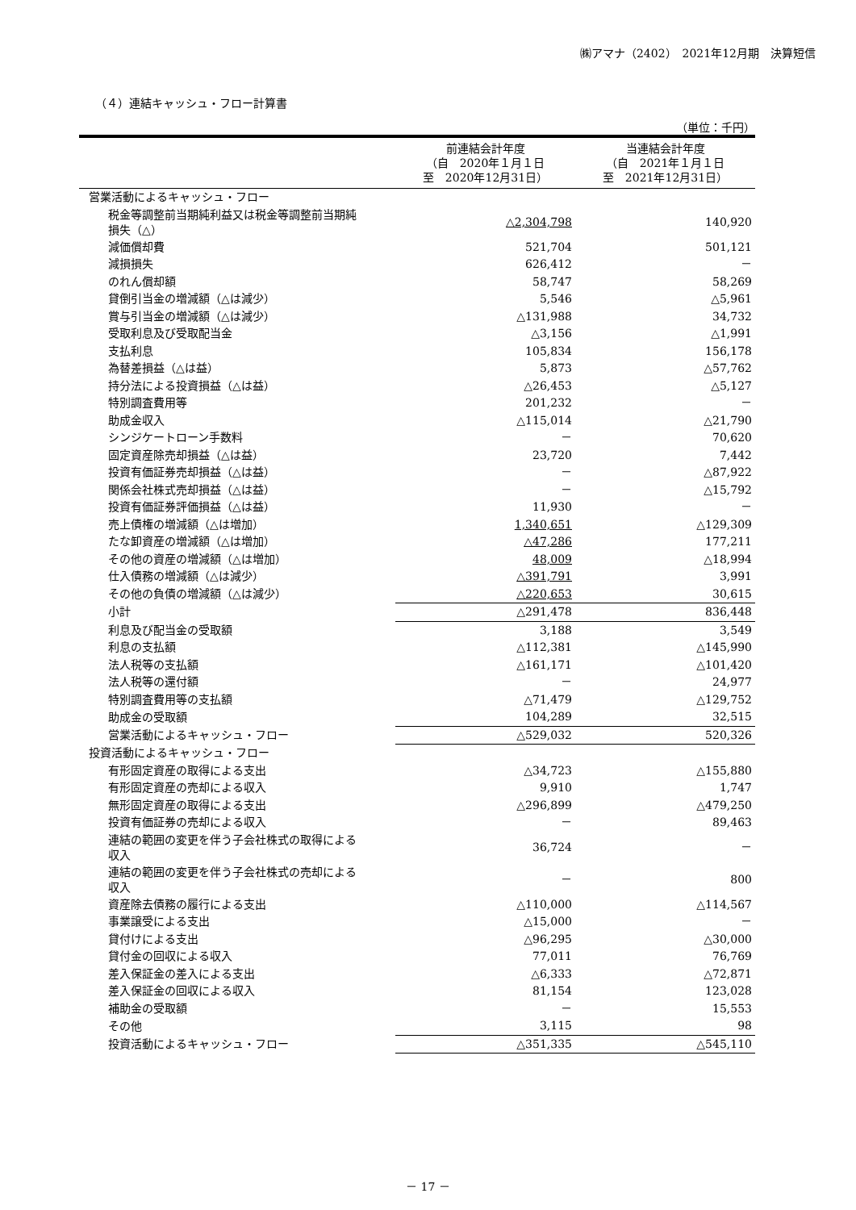㈱アマナ（2402）　2021年12月期　決算短信
（４）連結キャッシュ・フロー計算書
（単位：千円）
| | 前連結会計年度 （自 2020年１月１日 至 2020年12月31日） | 当連結会計年度 （自 2021年１月１日 至 2021年12月31日） |
| --- | --- | --- |
| 営業活動によるキャッシュ・フロー | | |
| 税金等調整前当期純利益又は税金等調整前当期純 損失（△） | △2,304,798 | 140,920 |
| 減価償却費 | 521,704 | 501,121 |
| 減損損失 | 626,412 | － |
| のれん償却額 | 58,747 | 58,269 |
| 貸倒引当金の増減額（△は減少） | 5,546 | △5,961 |
| 賞与引当金の増減額（△は減少） | △131,988 | 34,732 |
| 受取利息及び受取配当金 | △3,156 | △1,991 |
| 支払利息 | 105,834 | 156,178 |
| 為替差損益（△は益） | 5,873 | △57,762 |
| 持分法による投資損益（△は益） | △26,453 | △5,127 |
| 特別調査費用等 | 201,232 | － |
| 助成金収入 | △115,014 | △21,790 |
| シンジケートローン手数料 | － | 70,620 |
| 固定資産除売却損益（△は益） | 23,720 | 7,442 |
| 投資有価証券売却損益（△は益） | － | △87,922 |
| 関係会社株式売却損益（△は益） | － | △15,792 |
| 投資有価証券評価損益（△は益） | 11,930 | － |
| 売上債権の増減額（△は増加） | 1,340,651 | △129,309 |
| たな卸資産の増減額（△は増加） | △47,286 | 177,211 |
| その他の資産の増減額（△は増加） | 48,009 | △18,994 |
| 仕入債務の増減額（△は減少） | △391,791 | 3,991 |
| その他の負債の増減額（△は減少） | △220,653 | 30,615 |
| 小計 | △291,478 | 836,448 |
| 利息及び配当金の受取額 | 3,188 | 3,549 |
| 利息の支払額 | △112,381 | △145,990 |
| 法人税等の支払額 | △161,171 | △101,420 |
| 法人税等の還付額 | － | 24,977 |
| 特別調査費用等の支払額 | △71,479 | △129,752 |
| 助成金の受取額 | 104,289 | 32,515 |
| 営業活動によるキャッシュ・フロー | △529,032 | 520,326 |
| 投資活動によるキャッシュ・フロー | | |
| 有形固定資産の取得による支出 | △34,723 | △155,880 |
| 有形固定資産の売却による収入 | 9,910 | 1,747 |
| 無形固定資産の取得による支出 | △296,899 | △479,250 |
| 投資有価証券の売却による収入 | － | 89,463 |
| 連結の範囲の変更を伴う子会社株式の取得による 収入 | 36,724 | － |
| 連結の範囲の変更を伴う子会社株式の売却による 収入 | － | 800 |
| 資産除去債務の履行による支出 | △110,000 | △114,567 |
| 事業譲受による支出 | △15,000 | － |
| 貸付けによる支出 | △96,295 | △30,000 |
| 貸付金の回収による収入 | 77,011 | 76,769 |
| 差入保証金の差入による支出 | △6,333 | △72,871 |
| 差入保証金の回収による収入 | 81,154 | 123,028 |
| 補助金の受取額 | － | 15,553 |
| その他 | 3,115 | 98 |
| 投資活動によるキャッシュ・フロー | △351,335 | △545,110 |
－ 17 －